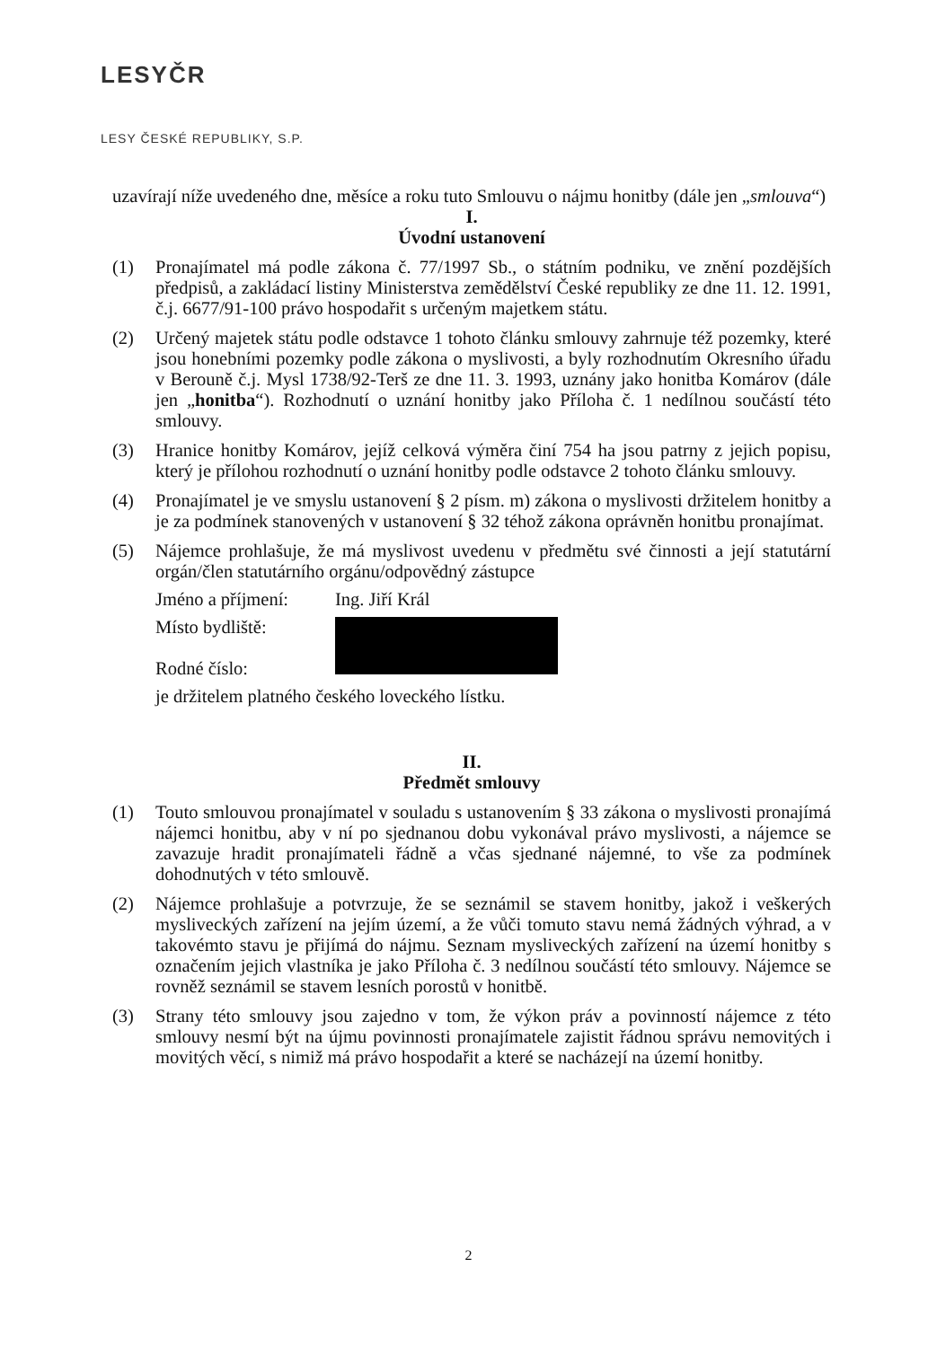LESYČR
LESY ČESKÉ REPUBLIKY, S.P.
uzavírají níže uvedeného dne, měsíce a roku tuto Smlouvu o nájmu honitby (dále jen „smlouva“)
I.
Úvodní ustanovení
(1) Pronajímatel má podle zákona č. 77/1997 Sb., o státním podniku, ve znění pozdějších předpisů, a zakládací listiny Ministerstva zemědělství České republiky ze dne 11. 12. 1991, č.j. 6677/91-100 právo hospodařit s určeným majetkem státu.
(2) Určený majetek státu podle odstavce 1 tohoto článku smlouvy zahrnuje též pozemky, které jsou honebními pozemky podle zákona o myslivosti, a byly rozhodnutím Okresního úřadu v Berouně č.j. Mysl 1738/92-Terš ze dne 11. 3. 1993, uznány jako honitba Komárov (dále jen „honitba“). Rozhodnutí o uznání honitby jako Příloha č. 1 nedílnou součástí této smlouvy.
(3) Hranice honitby Komárov, jejíž celková výměra činí 754 ha jsou patrny z jejich popisu, který je přílohou rozhodnutí o uznání honitby podle odstavce 2 tohoto článku smlouvy.
(4) Pronajímatel je ve smyslu ustanovení § 2 písm. m) zákona o myslivosti držitelem honitby a je za podmínek stanovených v ustanovení § 32 téhož zákona oprávněn honitbu pronajímat.
(5) Nájemce prohlašuje, že má myslivost uvedenu v předmětu své činnosti a její statutární orgán/člen statutárního orgánu/odpovědný zástupce
Jméno a příjmení:
Ing. Jiří Král
Místo bydliště:
Rodné číslo:
je držitelem platného českého loveckého lístku.
II.
Předmět smlouvy
(1) Touto smlouvou pronajímatel v souladu s ustanovením § 33 zákona o myslivosti pronajímá nájemci honitbu, aby v ní po sjednanou dobu vykonával právo myslivosti, a nájemce se zavazuje hradit pronajímateli řádně a včas sjednané nájemné, to vše za podmínek dohodnutých v této smlouvě.
(2) Nájemce prohlašuje a potvrzuje, že se seznámil se stavem honitby, jakož i veškerých mysliveckých zařízení na jejím území, a že vůči tomuto stavu nemá žádných výhrad, a v takovémto stavu je přijímá do nájmu. Seznam mysliveckých zařízení na území honitby s označením jejich vlastníka je jako Příloha č. 3 nedílnou součástí této smlouvy. Nájemce se rovněž seznámil se stavem lesních porostů v honitbě.
(3) Strany této smlouvy jsou zajedno v tom, že výkon práv a povinností nájemce z této smlouvy nesmí být na újmu povinnosti pronajímatele zajistit řádnou správu nemovitých i movitých věcí, s nimiž má právo hospodařit a které se nacházejí na území honitby.
2